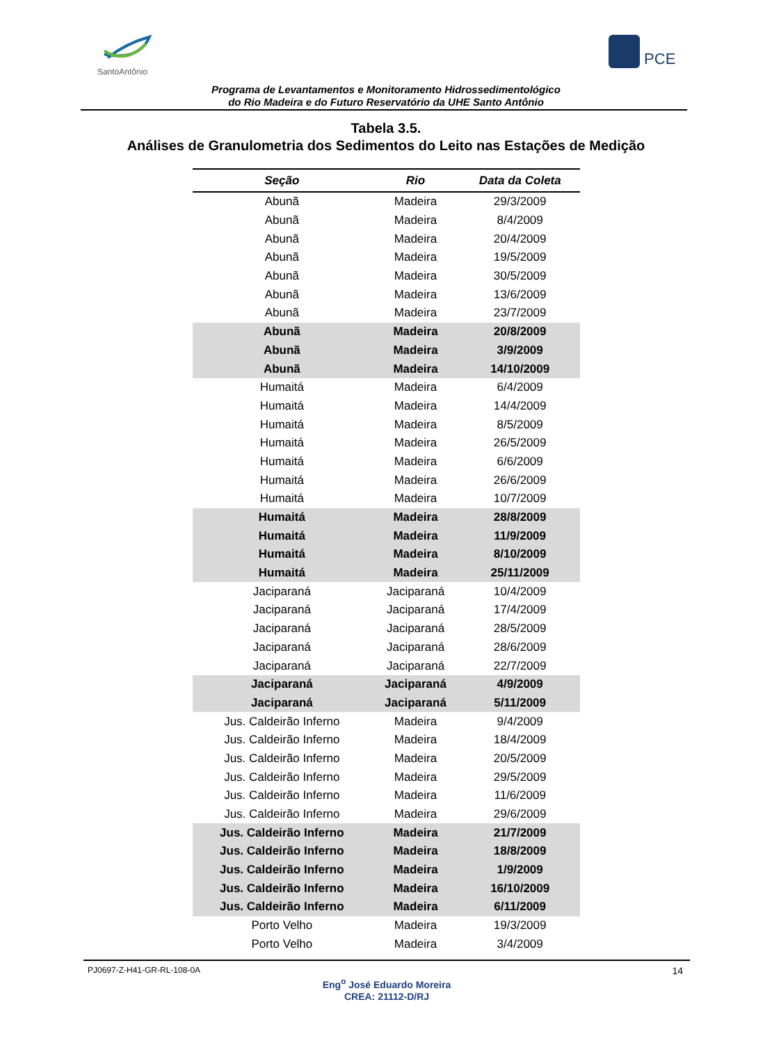SantoAntônio PCE
Programa de Levantamentos e Monitoramento Hidrossedimentológico
do Rio Madeira e do Futuro Reservatório da UHE Santo Antônio
Tabela 3.5.
Análises de Granulometria dos Sedimentos do Leito nas Estações de Medição
| Seção | Rio | Data da Coleta |
| --- | --- | --- |
| Abunã | Madeira | 29/3/2009 |
| Abunã | Madeira | 8/4/2009 |
| Abunã | Madeira | 20/4/2009 |
| Abunã | Madeira | 19/5/2009 |
| Abunã | Madeira | 30/5/2009 |
| Abunã | Madeira | 13/6/2009 |
| Abunã | Madeira | 23/7/2009 |
| Abunã | Madeira | 20/8/2009 |
| Abunã | Madeira | 3/9/2009 |
| Abunã | Madeira | 14/10/2009 |
| Humaitá | Madeira | 6/4/2009 |
| Humaitá | Madeira | 14/4/2009 |
| Humaitá | Madeira | 8/5/2009 |
| Humaitá | Madeira | 26/5/2009 |
| Humaitá | Madeira | 6/6/2009 |
| Humaitá | Madeira | 26/6/2009 |
| Humaitá | Madeira | 10/7/2009 |
| Humaitá | Madeira | 28/8/2009 |
| Humaitá | Madeira | 11/9/2009 |
| Humaitá | Madeira | 8/10/2009 |
| Humaitá | Madeira | 25/11/2009 |
| Jaciparaná | Jaciparaná | 10/4/2009 |
| Jaciparaná | Jaciparaná | 17/4/2009 |
| Jaciparaná | Jaciparaná | 28/5/2009 |
| Jaciparaná | Jaciparaná | 28/6/2009 |
| Jaciparaná | Jaciparaná | 22/7/2009 |
| Jaciparaná | Jaciparaná | 4/9/2009 |
| Jaciparaná | Jaciparaná | 5/11/2009 |
| Jus. Caldeirão Inferno | Madeira | 9/4/2009 |
| Jus. Caldeirão Inferno | Madeira | 18/4/2009 |
| Jus. Caldeirão Inferno | Madeira | 20/5/2009 |
| Jus. Caldeirão Inferno | Madeira | 29/5/2009 |
| Jus. Caldeirão Inferno | Madeira | 11/6/2009 |
| Jus. Caldeirão Inferno | Madeira | 29/6/2009 |
| Jus. Caldeirão Inferno | Madeira | 21/7/2009 |
| Jus. Caldeirão Inferno | Madeira | 18/8/2009 |
| Jus. Caldeirão Inferno | Madeira | 1/9/2009 |
| Jus. Caldeirão Inferno | Madeira | 16/10/2009 |
| Jus. Caldeirão Inferno | Madeira | 6/11/2009 |
| Porto Velho | Madeira | 19/3/2009 |
| Porto Velho | Madeira | 3/4/2009 |
PJ0697-Z-H41-GR-RL-108-0A 14
Eng<sup>o</sup> José Eduardo Moreira
CREA: 21112-D/RJ